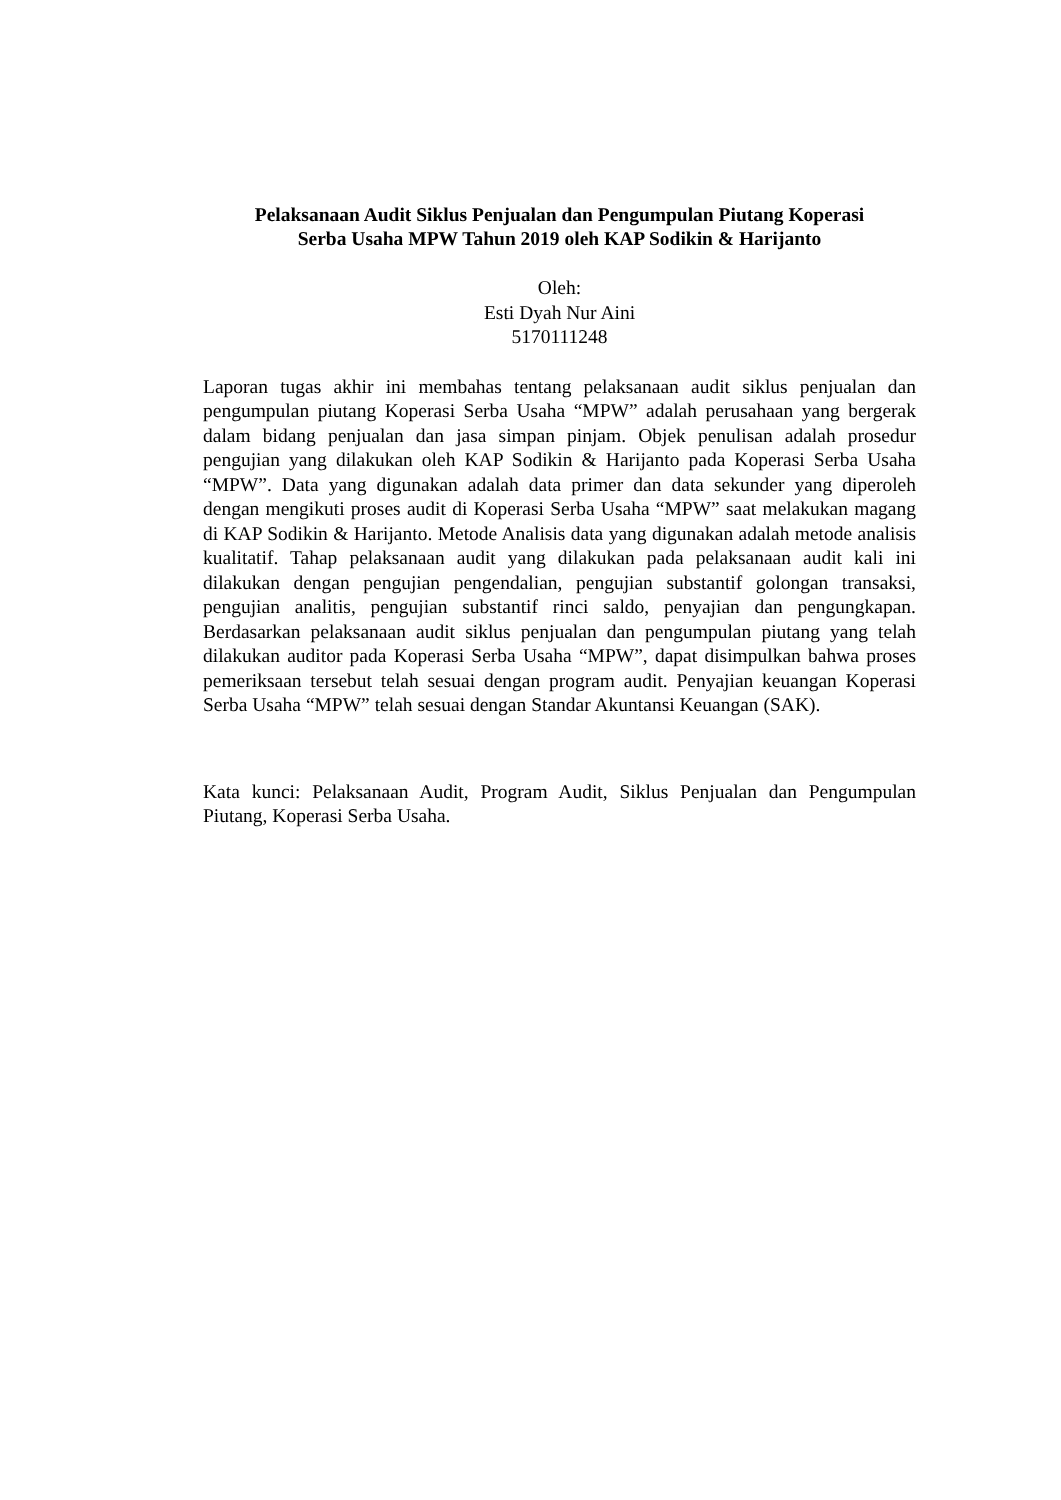Pelaksanaan Audit Siklus Penjualan dan Pengumpulan Piutang Koperasi
Serba Usaha MPW Tahun 2019 oleh KAP Sodikin & Harijanto
Oleh:
Esti Dyah Nur Aini
5170111248
Laporan tugas akhir ini membahas tentang pelaksanaan audit siklus penjualan dan pengumpulan piutang Koperasi Serba Usaha “MPW” adalah perusahaan yang bergerak dalam bidang penjualan dan jasa simpan pinjam. Objek penulisan adalah prosedur pengujian yang dilakukan oleh KAP Sodikin & Harijanto pada Koperasi Serba Usaha “MPW”. Data yang digunakan adalah data primer dan data sekunder yang diperoleh dengan mengikuti proses audit di Koperasi Serba Usaha “MPW” saat melakukan magang di KAP Sodikin & Harijanto. Metode Analisis data yang digunakan adalah metode analisis kualitatif. Tahap pelaksanaan audit yang dilakukan pada pelaksanaan audit kali ini dilakukan dengan pengujian pengendalian, pengujian substantif golongan transaksi, pengujian analitis, pengujian substantif rinci saldo, penyajian dan pengungkapan. Berdasarkan pelaksanaan audit siklus penjualan dan pengumpulan piutang yang telah dilakukan auditor pada Koperasi Serba Usaha “MPW”, dapat disimpulkan bahwa proses pemeriksaan tersebut telah sesuai dengan program audit. Penyajian keuangan Koperasi Serba Usaha “MPW” telah sesuai dengan Standar Akuntansi Keuangan (SAK).
Kata kunci: Pelaksanaan Audit, Program Audit, Siklus Penjualan dan Pengumpulan Piutang, Koperasi Serba Usaha.